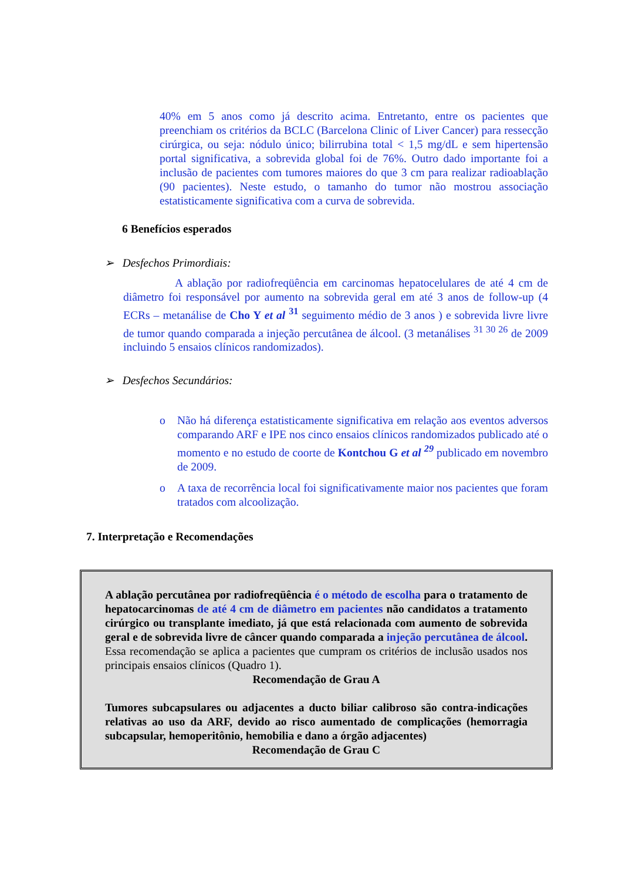40% em 5 anos como já descrito acima. Entretanto, entre os pacientes que preenchiam os critérios da BCLC (Barcelona Clinic of Liver Cancer) para ressecção cirúrgica, ou seja: nódulo único; bilirrubina total < 1,5 mg/dL e sem hipertensão portal significativa, a sobrevida global foi de 76%. Outro dado importante foi a inclusão de pacientes com tumores maiores do que 3 cm para realizar radioablação (90 pacientes). Neste estudo, o tamanho do tumor não mostrou associação estatisticamente significativa com a curva de sobrevida.
6 Benefícios esperados
➢ Desfechos Primordiais:
A ablação por radiofreqüência em carcinomas hepatocelulares de até 4 cm de diâmetro foi responsável por aumento na sobrevida geral em até 3 anos de follow-up (4 ECRs – metanálise de Cho Y et al <sup>31</sup> seguimento médio de 3 anos ) e sobrevida livre livre de tumor quando comparada a injeção percutânea de álcool. (3 metanálises <sup>31 30 26</sup> de 2009 incluindo 5 ensaios clínicos randomizados).
➢ Desfechos Secundários:
o Não há diferença estatisticamente significativa em relação aos eventos adversos comparando ARF e IPE nos cinco ensaios clínicos randomizados publicado até o momento e no estudo de coorte de Kontchou G et al <sup>29</sup> publicado em novembro de 2009.
o A taxa de recorrência local foi significativamente maior nos pacientes que foram tratados com alcoolização.
7. Interpretação e Recomendações
A ablação percutânea por radiofreqüência é o método de escolha para o tratamento de hepatocarcinomas de até 4 cm de diâmetro em pacientes não candidatos a tratamento cirúrgico ou transplante imediato, já que está relacionada com aumento de sobrevida geral e de sobrevida livre de câncer quando comparada a injeção percutânea de álcool. Essa recomendação se aplica a pacientes que cumpram os critérios de inclusão usados nos principais ensaios clínicos (Quadro 1).
Recomendação de Grau A
Tumores subcapsulares ou adjacentes a ducto biliar calibroso são contra-indicações relativas ao uso da ARF, devido ao risco aumentado de complicações (hemorragia subcapsular, hemoperitônio, hemobilia e dano a órgão adjacentes)
Recomendação de Grau C